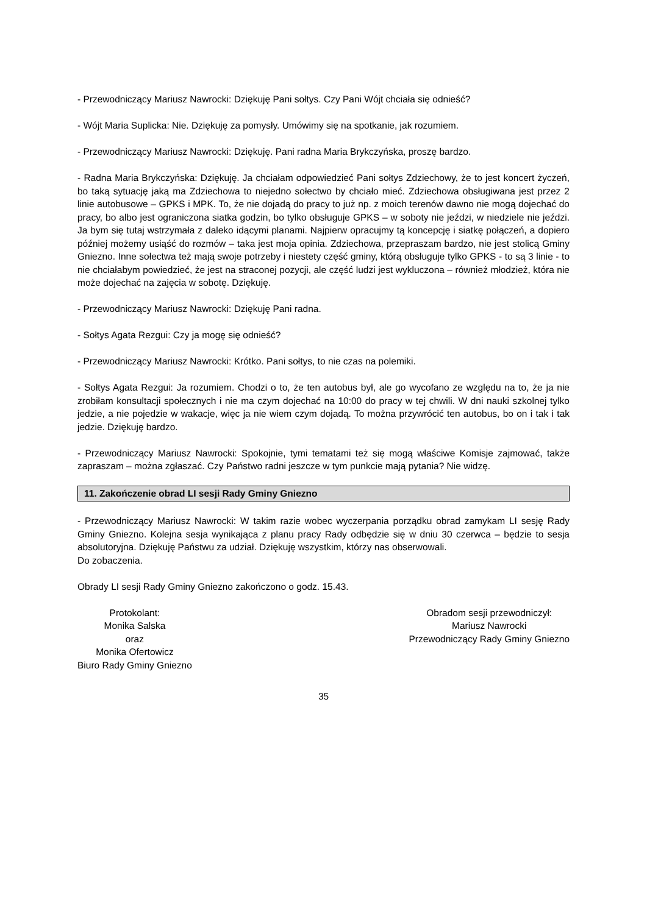- Przewodniczący Mariusz Nawrocki: Dziękuję Pani sołtys. Czy Pani Wójt chciała się odnieść?
- Wójt Maria Suplicka: Nie. Dziękuję za pomysły. Umówimy się na spotkanie, jak rozumiem.
- Przewodniczący Mariusz Nawrocki: Dziękuję. Pani radna Maria Brykczyńska, proszę bardzo.
- Radna Maria Brykczyńska: Dziękuję. Ja chciałam odpowiedzieć Pani sołtys Zdziechowy, że to jest koncert życzeń, bo taką sytuację jaką ma Zdziechowa to niejedno sołectwo by chciało mieć. Zdziechowa obsługiwana jest przez 2 linie autobusowe – GPKS i MPK. To, że nie dojadą do pracy to już np. z moich terenów dawno nie mogą dojechać do pracy, bo albo jest ograniczona siatka godzin, bo tylko obsługuje GPKS – w soboty nie jeździ, w niedziele nie jeździ. Ja bym się tutaj wstrzymała z daleko idącymi planami. Najpierw opracujmy tą koncepcję i siatkę połączeń, a dopiero później możemy usiąść do rozmów – taka jest moja opinia. Zdziechowa, przepraszam bardzo, nie jest stolicą Gminy Gniezno. Inne sołectwa też mają swoje potrzeby i niestety część gminy, którą obsługuje tylko GPKS - to są 3 linie - to nie chciałabym powiedzieć, że jest na straconej pozycji, ale część ludzi jest wykluczona – również młodzież, która nie może dojechać na zajęcia w sobotę. Dziękuję.
- Przewodniczący Mariusz Nawrocki: Dziękuję Pani radna.
- Sołtys Agata Rezgui: Czy ja mogę się odnieść?
- Przewodniczący Mariusz Nawrocki: Krótko. Pani sołtys, to nie czas na polemiki.
- Sołtys Agata Rezgui: Ja rozumiem. Chodzi o to, że ten autobus był, ale go wycofano ze względu na to, że ja nie zrobiłam konsultacji społecznych i nie ma czym dojechać na 10:00 do pracy w tej chwili. W dni nauki szkolnej tylko jedzie, a nie pojedzie w wakacje, więc ja nie wiem czym dojadą. To można przywrócić ten autobus, bo on i tak i tak jedzie. Dziękuję bardzo.
- Przewodniczący Mariusz Nawrocki: Spokojnie, tymi tematami też się mogą właściwe Komisje zajmować, także zapraszam – można zgłaszać. Czy Państwo radni jeszcze w tym punkcie mają pytania? Nie widzę.
11. Zakończenie obrad LI sesji Rady Gminy Gniezno
- Przewodniczący Mariusz Nawrocki: W takim razie wobec wyczerpania porządku obrad zamykam LI sesję Rady Gminy Gniezno. Kolejna sesja wynikająca z planu pracy Rady odbędzie się w dniu 30 czerwca – będzie to sesja absolutoryjna. Dziękuję Państwu za udział. Dziękuję wszystkim, którzy nas obserwowali.
Do zobaczenia.
Obrady LI sesji Rady Gminy Gniezno zakończono o godz. 15.43.
Protokolant:
Monika Salska
oraz
Monika Ofertowicz
Biuro Rady Gminy Gniezno
Obradom sesji przewodniczył:
Mariusz Nawrocki
Przewodniczący Rady Gminy Gniezno
35